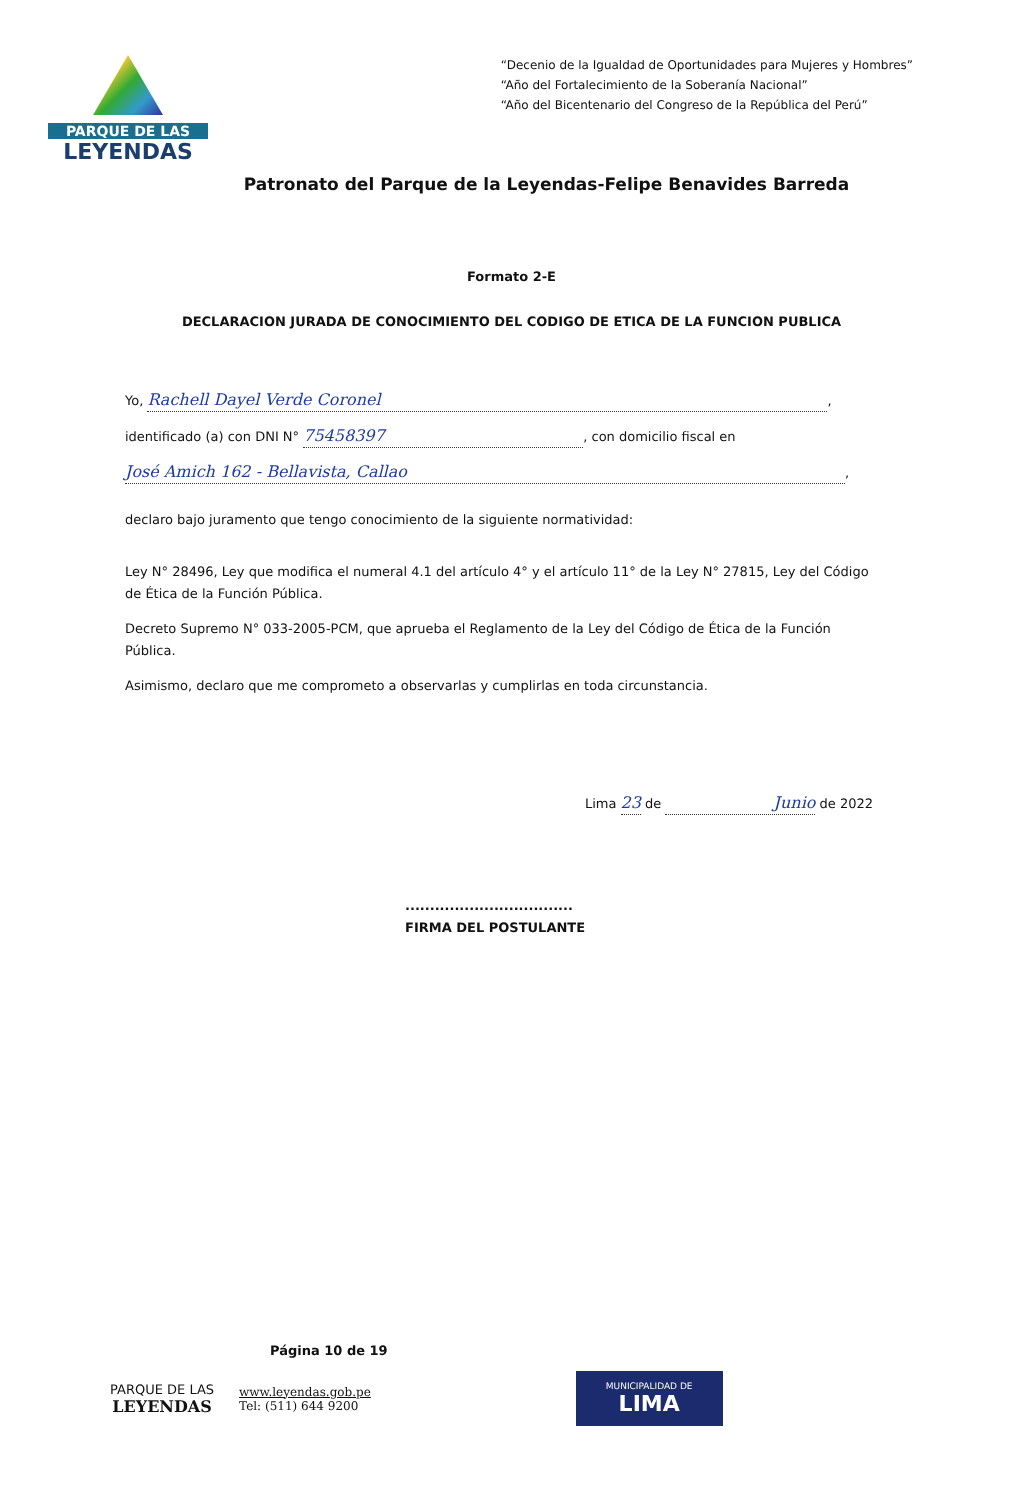PARQUE DE LAS
LEYENDAS
“Decenio de la Igualdad de Oportunidades para Mujeres y Hombres”
“Año del Fortalecimiento de la Soberanía Nacional”
“Año del Bicentenario del Congreso de la República del Perú”
Patronato del Parque de la Leyendas-Felipe Benavides Barreda
Formato 2-E
DECLARACION JURADA DE CONOCIMIENTO DEL CODIGO DE ETICA DE LA FUNCION PUBLICA
Yo, Rachell Dayel Verde Coronel,
identificado (a) con DNI N° 75458397, con domicilio fiscal en
José Amich 162 - Bellavista, Callao,
declaro bajo juramento que tengo conocimiento de la siguiente normatividad:
Ley N° 28496, Ley que modifica el numeral 4.1 del artículo 4° y el artículo 11° de la Ley N° 27815, Ley del Código de Ética de la Función Pública.
Decreto Supremo N° 033-2005-PCM, que aprueba el Reglamento de la Ley del Código de Ética de la Función Pública.
Asimismo, declaro que me comprometo a observarlas y cumplirlas en toda circunstancia.
Lima 23 de Junio de 2022
..................................
FIRMA DEL POSTULANTE
Página 10 de 19
PARQUE DE LAS
LEYENDAS
www.leyendas.gob.pe
Tel: (511) 644 9200
MUNICIPALIDAD DE
LIMA